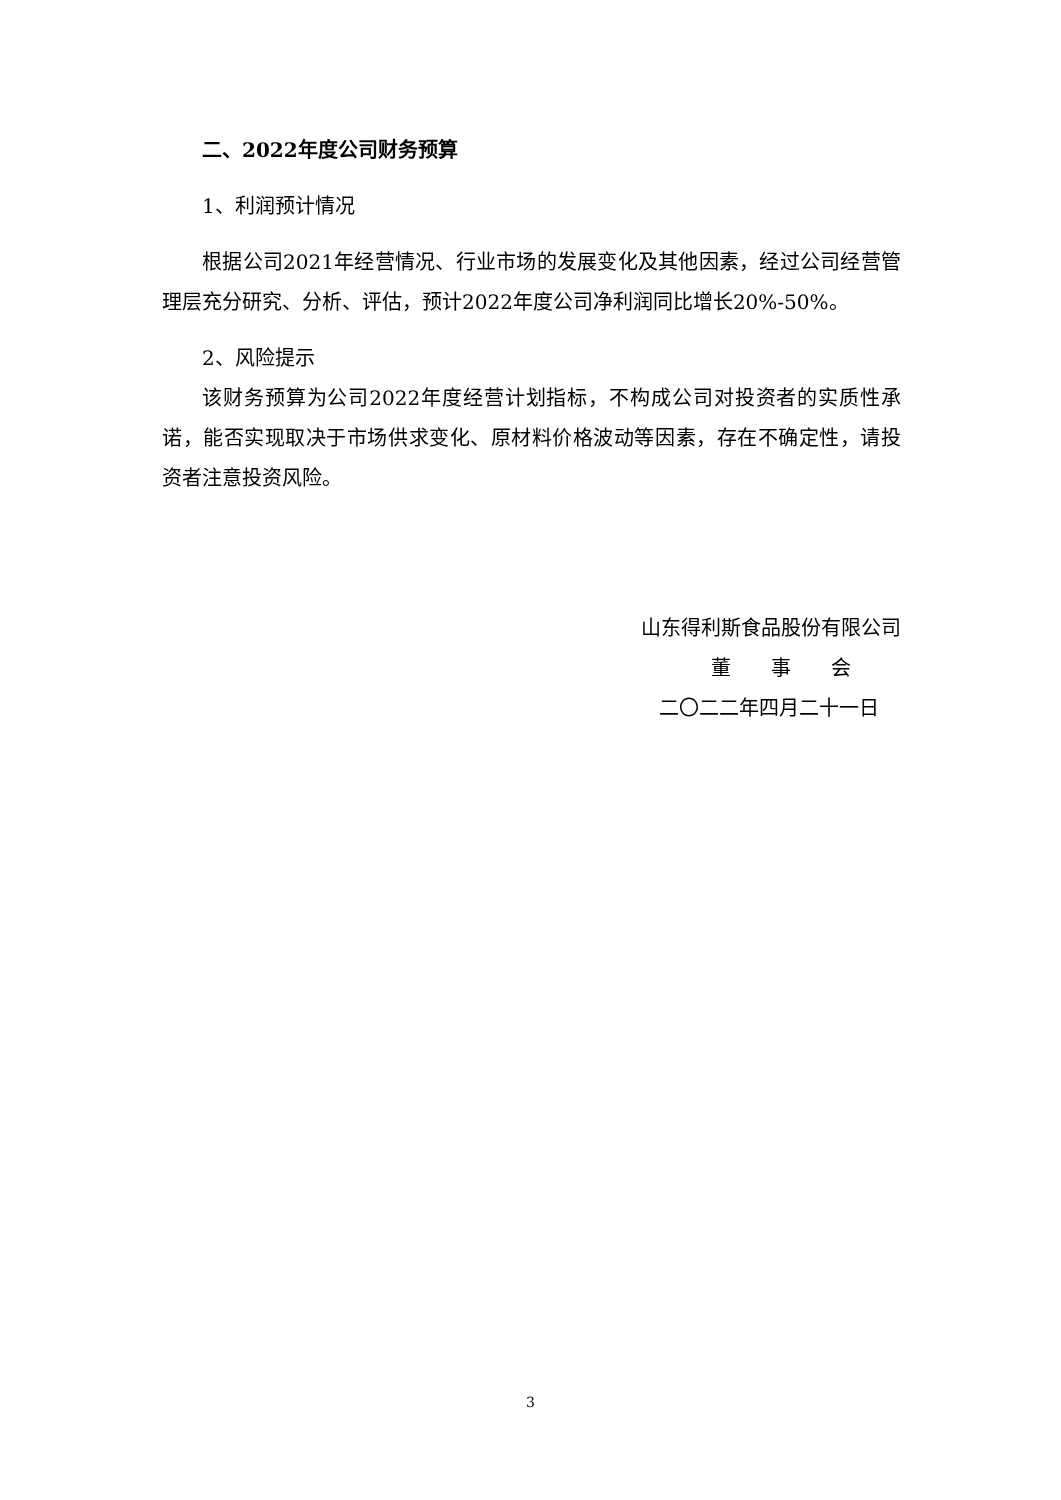二、2022年度公司财务预算
1、利润预计情况
根据公司2021年经营情况、行业市场的发展变化及其他因素，经过公司经营管理层充分研究、分析、评估，预计2022年度公司净利润同比增长20%-50%。
2、风险提示
该财务预算为公司2022年度经营计划指标，不构成公司对投资者的实质性承诺，能否实现取决于市场供求变化、原材料价格波动等因素，存在不确定性，请投资者注意投资风险。
山东得利斯食品股份有限公司
董　　事　　会
二〇二二年四月二十一日
3